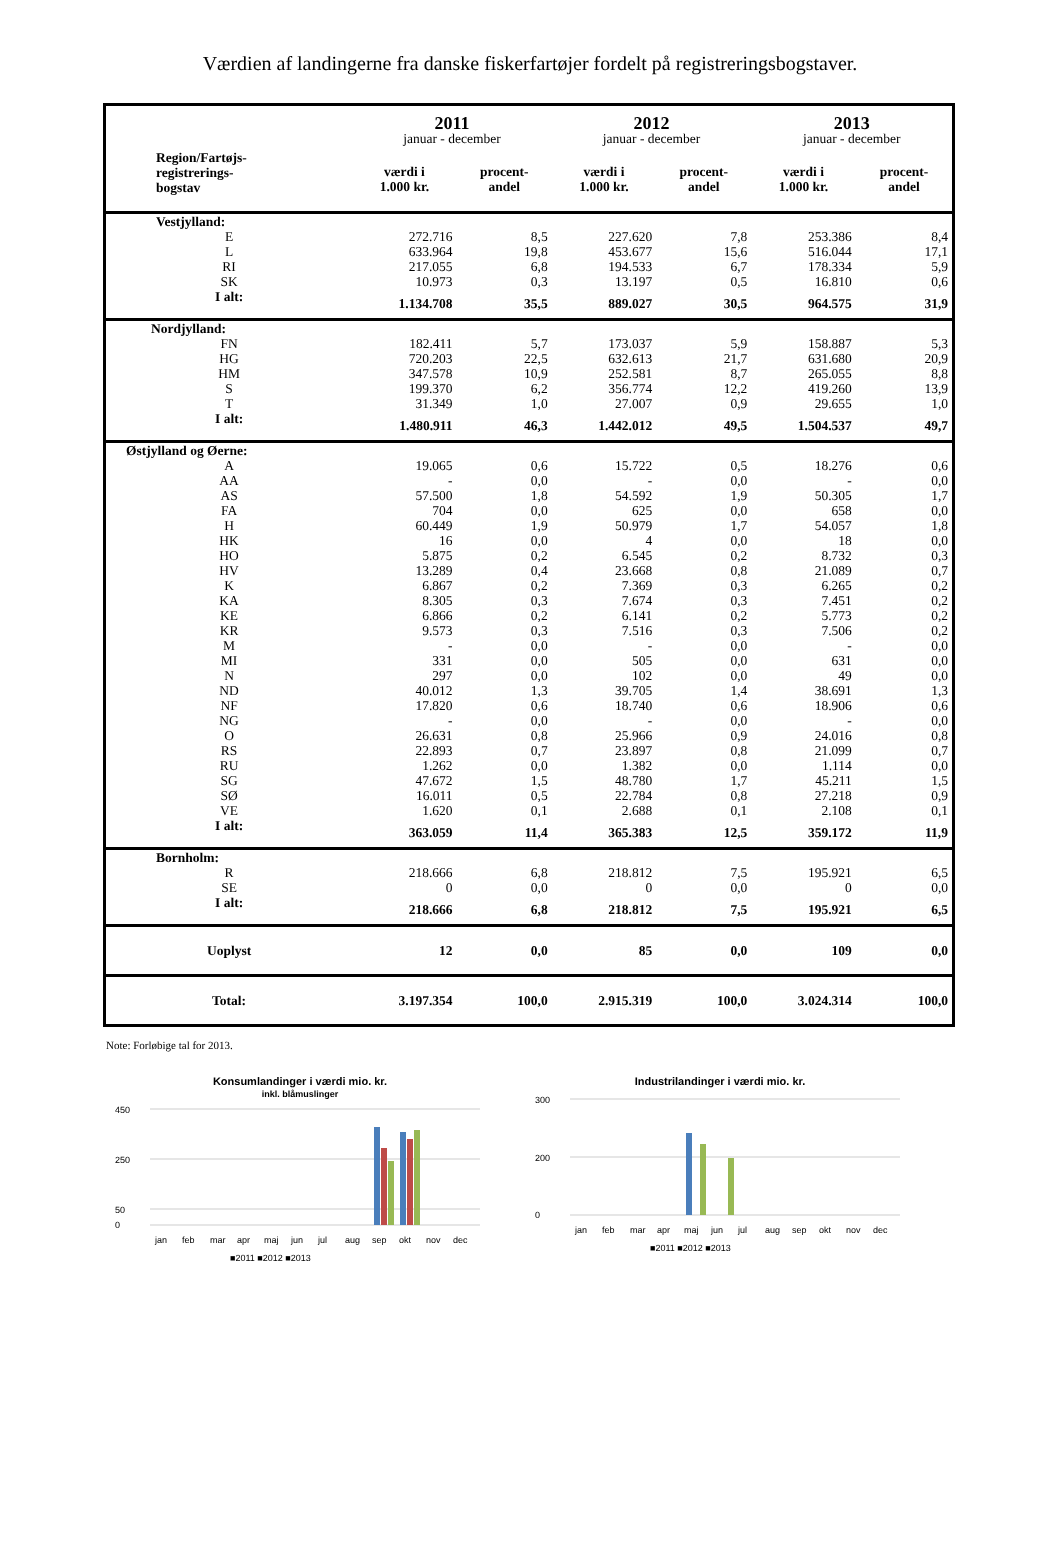Værdien af landingerne fra danske fiskerfartøjer fordelt på registreringsbogstaver.
| | 2011 | | 2012 | | 2013 | |
| --- | --- | --- | --- | --- | --- | --- |
| | januar - december | | januar - december | | januar - december | |
| Region/Fartøjs- registrerings- bogstav | værdi i 1.000 kr. | procent- andel | værdi i 1.000 kr. | procent- andel | værdi i 1.000 kr. | procent- andel |
| Vestjylland: | | | | | | |
| E | 272.716 | 8,5 | 227.620 | 7,8 | 253.386 | 8,4 |
| L | 633.964 | 19,8 | 453.677 | 15,6 | 516.044 | 17,1 |
| RI | 217.055 | 6,8 | 194.533 | 6,7 | 178.334 | 5,9 |
| SK | 10.973 | 0,3 | 13.197 | 0,5 | 16.810 | 0,6 |
| I alt: | 1.134.708 | 35,5 | 889.027 | 30,5 | 964.575 | 31,9 |
| Nordjylland: | | | | | | |
| FN | 182.411 | 5,7 | 173.037 | 5,9 | 158.887 | 5,3 |
| HG | 720.203 | 22,5 | 632.613 | 21,7 | 631.680 | 20,9 |
| HM | 347.578 | 10,9 | 252.581 | 8,7 | 265.055 | 8,8 |
| S | 199.370 | 6,2 | 356.774 | 12,2 | 419.260 | 13,9 |
| T | 31.349 | 1,0 | 27.007 | 0,9 | 29.655 | 1,0 |
| I alt: | 1.480.911 | 46,3 | 1.442.012 | 49,5 | 1.504.537 | 49,7 |
| Østjylland og Øerne: | | | | | | |
| A | 19.065 | 0,6 | 15.722 | 0,5 | 18.276 | 0,6 |
| AA | - | 0,0 | - | 0,0 | - | 0,0 |
| AS | 57.500 | 1,8 | 54.592 | 1,9 | 50.305 | 1,7 |
| FA | 704 | 0,0 | 625 | 0,0 | 658 | 0,0 |
| H | 60.449 | 1,9 | 50.979 | 1,7 | 54.057 | 1,8 |
| HK | 16 | 0,0 | 4 | 0,0 | 18 | 0,0 |
| HO | 5.875 | 0,2 | 6.545 | 0,2 | 8.732 | 0,3 |
| HV | 13.289 | 0,4 | 23.668 | 0,8 | 21.089 | 0,7 |
| K | 6.867 | 0,2 | 7.369 | 0,3 | 6.265 | 0,2 |
| KA | 8.305 | 0,3 | 7.674 | 0,3 | 7.451 | 0,2 |
| KE | 6.866 | 0,2 | 6.141 | 0,2 | 5.773 | 0,2 |
| KR | 9.573 | 0,3 | 7.516 | 0,3 | 7.506 | 0,2 |
| M | - | 0,0 | - | 0,0 | - | 0,0 |
| MI | 331 | 0,0 | 505 | 0,0 | 631 | 0,0 |
| N | 297 | 0,0 | 102 | 0,0 | 49 | 0,0 |
| ND | 40.012 | 1,3 | 39.705 | 1,4 | 38.691 | 1,3 |
| NF | 17.820 | 0,6 | 18.740 | 0,6 | 18.906 | 0,6 |
| NG | - | 0,0 | - | 0,0 | - | 0,0 |
| O | 26.631 | 0,8 | 25.966 | 0,9 | 24.016 | 0,8 |
| RS | 22.893 | 0,7 | 23.897 | 0,8 | 21.099 | 0,7 |
| RU | 1.262 | 0,0 | 1.382 | 0,0 | 1.114 | 0,0 |
| SG | 47.672 | 1,5 | 48.780 | 1,7 | 45.211 | 1,5 |
| SØ | 16.011 | 0,5 | 22.784 | 0,8 | 27.218 | 0,9 |
| VE | 1.620 | 0,1 | 2.688 | 0,1 | 2.108 | 0,1 |
| I alt: | 363.059 | 11,4 | 365.383 | 12,5 | 359.172 | 11,9 |
| Bornholm: | | | | | | |
| R | 218.666 | 6,8 | 218.812 | 7,5 | 195.921 | 6,5 |
| SE | 0 | 0,0 | 0 | 0,0 | 0 | 0,0 |
| I alt: | 218.666 | 6,8 | 218.812 | 7,5 | 195.921 | 6,5 |
| Uoplyst | 12 | 0,0 | 85 | 0,0 | 109 | 0,0 |
| Total: | 3.197.354 | 100,0 | 2.915.319 | 100,0 | 3.024.314 | 100,0 |
Note: Forløbige tal for 2013.
Konsumlandinger i værdi mio. kr.
inkl. blåmuslinger
450
250
50
0
jan
feb
mar
apr
maj
jun
jul
aug
sep
okt
nov
dec
■2011 ■2012 ■2013
Industrilandinger i værdi mio. kr.
300
200
0
jan
feb
mar
apr
maj
jun
jul
aug
sep
okt
nov
dec
■2011 ■2012 ■2013